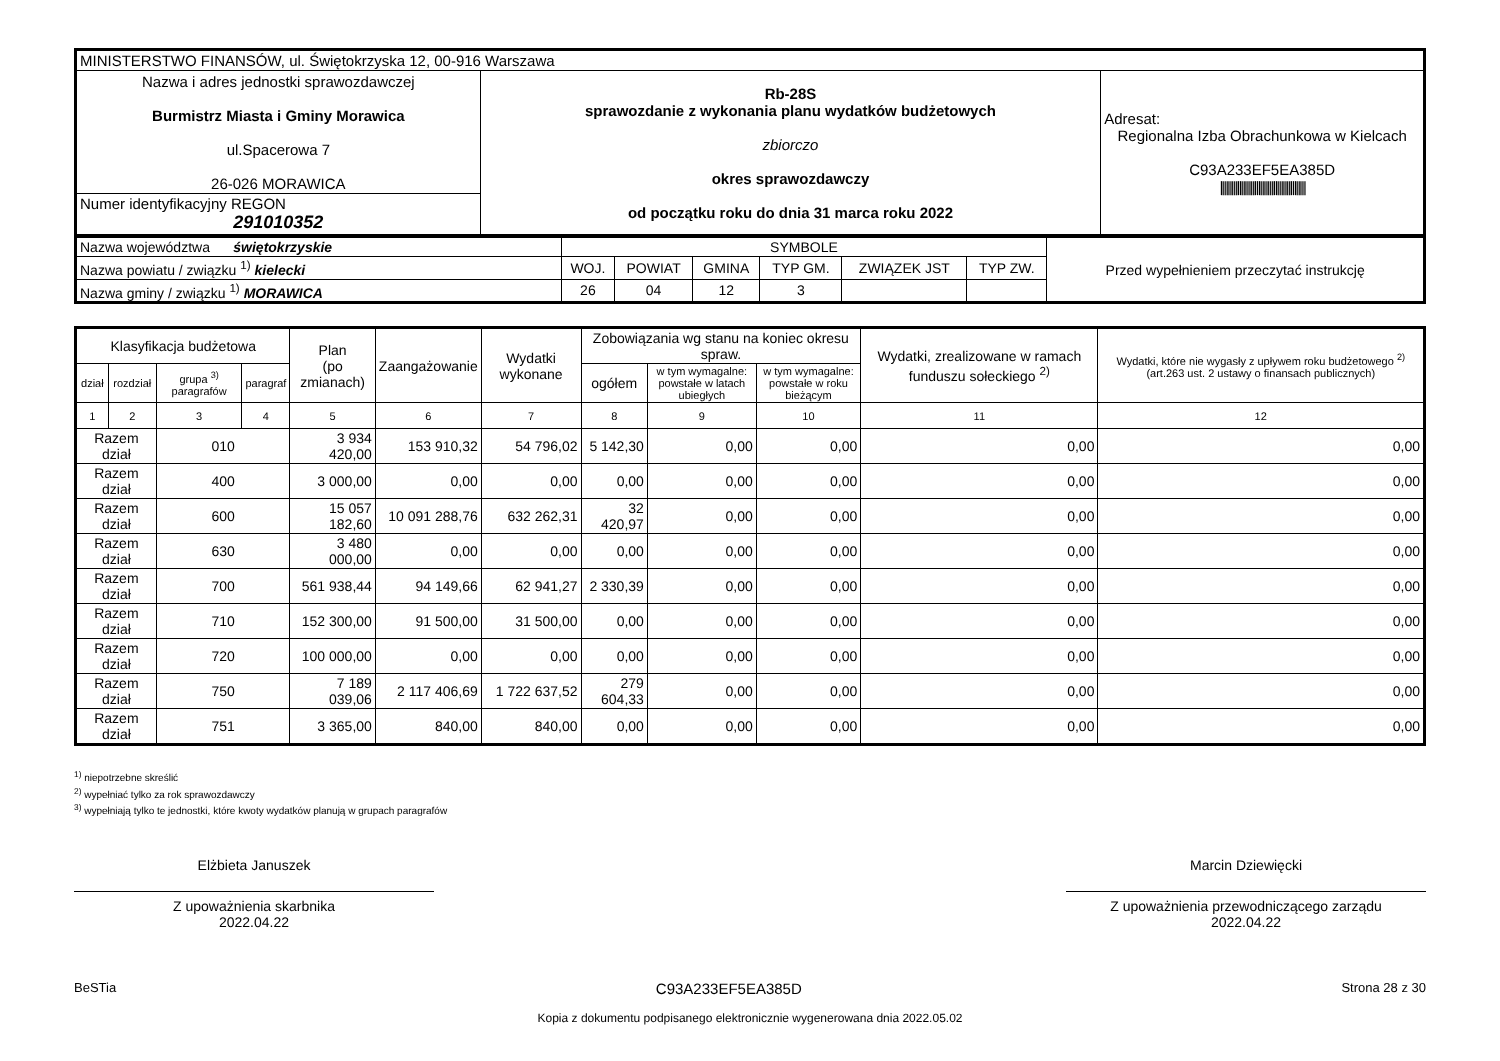| MINISTERSTWO FINANSÓW, ul. Świętokrzyska 12, 00-916 Warszawa | | |
| Nazwa i adres jednostki sprawozdawczej Burmistrz Miasta i Gminy Morawica ul.Spacerowa 7 26-026 MORAWICA | Rb-28S sprawozdanie z wykonania planu wydatków budżetowych zbiorczo okres sprawozdawczy od początku roku do dnia 31 marca roku 2022 | Adresat: Regionalna Izba Obrachunkowa w Kielcach C93A233EF5EA385D ///////////////////////////////////////////// |
| Numer identyfikacyjny REGON 291010352 | | |
| Nazwa województwa świętokrzyskie | SYMBOLE | | | | | | Przed wypełnieniem przeczytać instrukcję |
| Nazwa powiatu / związku <sup>1)</sup> kielecki | WOJ. | POWIAT | GMINA | TYP GM. | ZWIĄZEK JST | TYP ZW. | |
| Nazwa gminy / związku <sup>1)</sup> MORAWICA | 26 | 04 | 12 | 3 | | | |
| Klasyfikacja budżetowa | | | | Plan (po zmianach) | Zaangażowanie | Wydatki wykonane | Zobowiązania wg stanu na koniec okresu spraw. | | | Wydatki, zrealizowane w ramach funduszu sołeckiego <sup>2)</sup> | Wydatki, które nie wygasły z upływem roku budżetowego <sup>2)</sup> (art.263 ust. 2 ustawy o finansach publicznych) |
| --- | --- | --- | --- | --- | --- | --- | --- | --- | --- | --- | --- |
| dział | rozdział | grupa <sup>3)</sup> paragrafów | paragraf | | | | ogółem | w tym wymagalne: powstałe w latach ubiegłych | w tym wymagalne: powstałe w roku bieżącym | | |
| 1 | 2 | 3 | 4 | 5 | 6 | 7 | 8 | 9 | 10 | 11 | 12 |
| Razem dział | | 010 | | 3 934 420,00 | 153 910,32 | 54 796,02 | 5 142,30 | 0,00 | 0,00 | 0,00 | 0,00 |
| Razem dział | | 400 | | 3 000,00 | 0,00 | 0,00 | 0,00 | 0,00 | 0,00 | 0,00 | 0,00 |
| Razem dział | | 600 | | 15 057 182,60 | 10 091 288,76 | 632 262,31 | 32 420,97 | 0,00 | 0,00 | 0,00 | 0,00 |
| Razem dział | | 630 | | 3 480 000,00 | 0,00 | 0,00 | 0,00 | 0,00 | 0,00 | 0,00 | 0,00 |
| Razem dział | | 700 | | 561 938,44 | 94 149,66 | 62 941,27 | 2 330,39 | 0,00 | 0,00 | 0,00 | 0,00 |
| Razem dział | | 710 | | 152 300,00 | 91 500,00 | 31 500,00 | 0,00 | 0,00 | 0,00 | 0,00 | 0,00 |
| Razem dział | | 720 | | 100 000,00 | 0,00 | 0,00 | 0,00 | 0,00 | 0,00 | 0,00 | 0,00 |
| Razem dział | | 750 | | 7 189 039,06 | 2 117 406,69 | 1 722 637,52 | 279 604,33 | 0,00 | 0,00 | 0,00 | 0,00 |
| Razem dział | | 751 | | 3 365,00 | 840,00 | 840,00 | 0,00 | 0,00 | 0,00 | 0,00 | 0,00 |
<sup>1)</sup> niepotrzebne skreślić
<sup>2)</sup> wypełniać tylko za rok sprawozdawczy
<sup>3)</sup> wypełniają tylko te jednostki, które kwoty wydatków planują w grupach paragrafów
Elżbieta Januszek
Z upoważnienia skarbnika
2022.04.22
Marcin Dziewięcki
Z upoważnienia przewodniczącego zarządu
2022.04.22
BeSTia C93A233EF5EA385D Strona 28 z 30
Kopia z dokumentu podpisanego elektronicznie wygenerowana dnia 2022.05.02